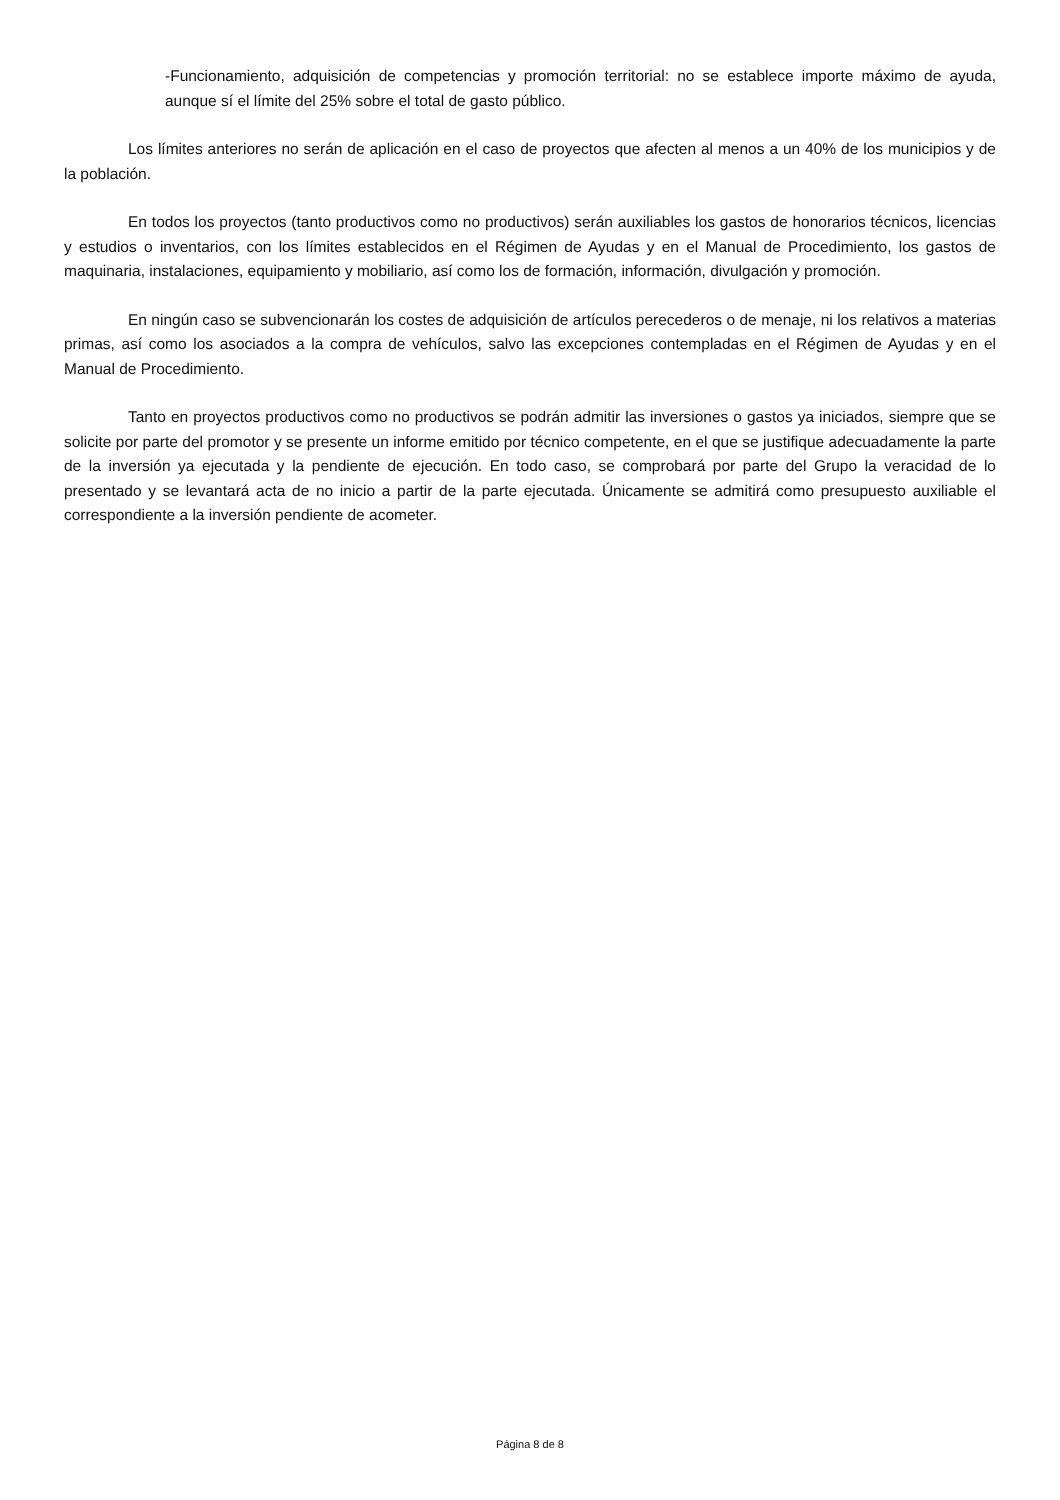-Funcionamiento, adquisición de competencias y promoción territorial: no se establece importe máximo de ayuda, aunque sí el límite del 25% sobre el total de gasto público.
Los límites anteriores no serán de aplicación en el caso de proyectos que afecten al menos a un 40% de los municipios y de la población.
En todos los proyectos (tanto productivos como no productivos) serán auxiliables los gastos de honorarios técnicos, licencias y estudios o inventarios, con los límites establecidos en el Régimen de Ayudas y en el Manual de Procedimiento, los gastos de maquinaria, instalaciones, equipamiento y mobiliario, así como los de formación, información, divulgación y promoción.
En ningún caso se subvencionarán los costes de adquisición de artículos perecederos o de menaje, ni los relativos a materias primas, así como los asociados a la compra de vehículos, salvo las excepciones contempladas en el Régimen de Ayudas y en el Manual de Procedimiento.
Tanto en proyectos productivos como no productivos se podrán admitir las inversiones o gastos ya iniciados, siempre que se solicite por parte del promotor y se presente un informe emitido por técnico competente, en el que se justifique adecuadamente la parte de la inversión ya ejecutada y la pendiente de ejecución. En todo caso, se comprobará por parte del Grupo la veracidad de lo presentado y se levantará acta de no inicio a partir de la parte ejecutada. Únicamente se admitirá como presupuesto auxiliable el correspondiente a la inversión pendiente de acometer.
Página 8 de 8